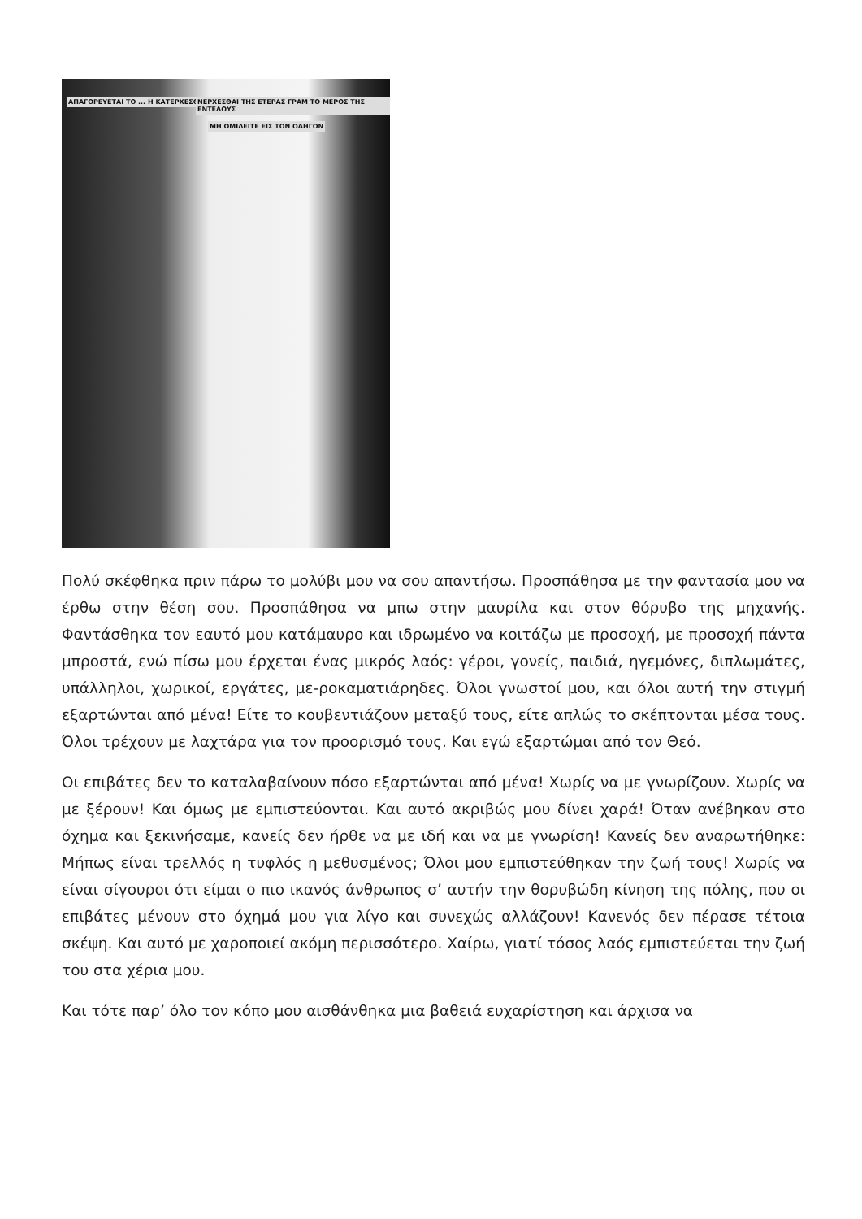ΑΠΑΓΟΡΕΥΕΤΑΙ ΤΟ ... Η ΚΑΤΕΡΧΕΣΘΑΙ ΠΡΟ
ΝΕΡΧΕΣΘΑΙ ΤΗΣ ΕΤΕΡΑΣ ΓΡΑΜ ΤΟ ΜΕΡΟΣ ΤΗΣ ΕΝΤΕΛΟΥΣ
ΜΗ ΟΜΙΛΕΙΤΕ ΕΙΣ ΤΟΝ ΟΔΗΓΟΝ
Πολύ σκέφθηκα πριν πάρω το μολύβι μου να σου απαντήσω. Προσπάθησα με την φαντασία μου να έρθω στην θέση σου. Προσπάθησα να μπω στην μαυρίλα και στον θόρυβο της μηχανής. Φαντάσθηκα τον εαυτό μου κατάμαυρο και ιδρωμένο να κοιτάζω με προσοχή, με προσοχή πάντα μπροστά, ενώ πίσω μου έρχεται ένας μικρός λαός: γέροι, γονείς, παιδιά, ηγεμόνες, διπλωμάτες, υπάλληλοι, χωρικοί, εργάτες, με-ροκαματιάρηδες. Όλοι γνωστοί μου, και όλοι αυτή την στιγμή εξαρτώνται από μένα! Είτε το κουβεντιάζουν μεταξύ τους, είτε απλώς το σκέπτονται μέσα τους. Όλοι τρέχουν με λαχτάρα για τον προορισμό τους. Και εγώ εξαρτώμαι από τον Θεό.
Οι επιβάτες δεν το καταλαβαίνουν πόσο εξαρτώνται από μένα! Χωρίς να με γνωρίζουν. Χωρίς να με ξέρουν! Και όμως με εμπιστεύονται. Και αυτό ακριβώς μου δίνει χαρά! Όταν ανέβηκαν στο όχημα και ξεκινήσαμε, κανείς δεν ήρθε να με ιδή και να με γνωρίση! Κανείς δεν αναρωτήθηκε: Μήπως είναι τρελλός η τυφλός η μεθυσμένος; Όλοι μου εμπιστεύθηκαν την ζωή τους! Χωρίς να είναι σίγουροι ότι είμαι ο πιο ικανός άνθρωπος σ’ αυτήν την θορυβώδη κίνηση της πόλης, που οι επιβάτες μένουν στο όχημά μου για λίγο και συνεχώς αλλάζουν! Κανενός δεν πέρασε τέτοια σκέψη. Και αυτό με χαροποιεί ακόμη περισσότερο. Χαίρω, γιατί τόσος λαός εμπιστεύεται την ζωή του στα χέρια μου.
Και τότε παρ’ όλο τον κόπο μου αισθάνθηκα μια βαθειά ευχαρίστηση και άρχισα να